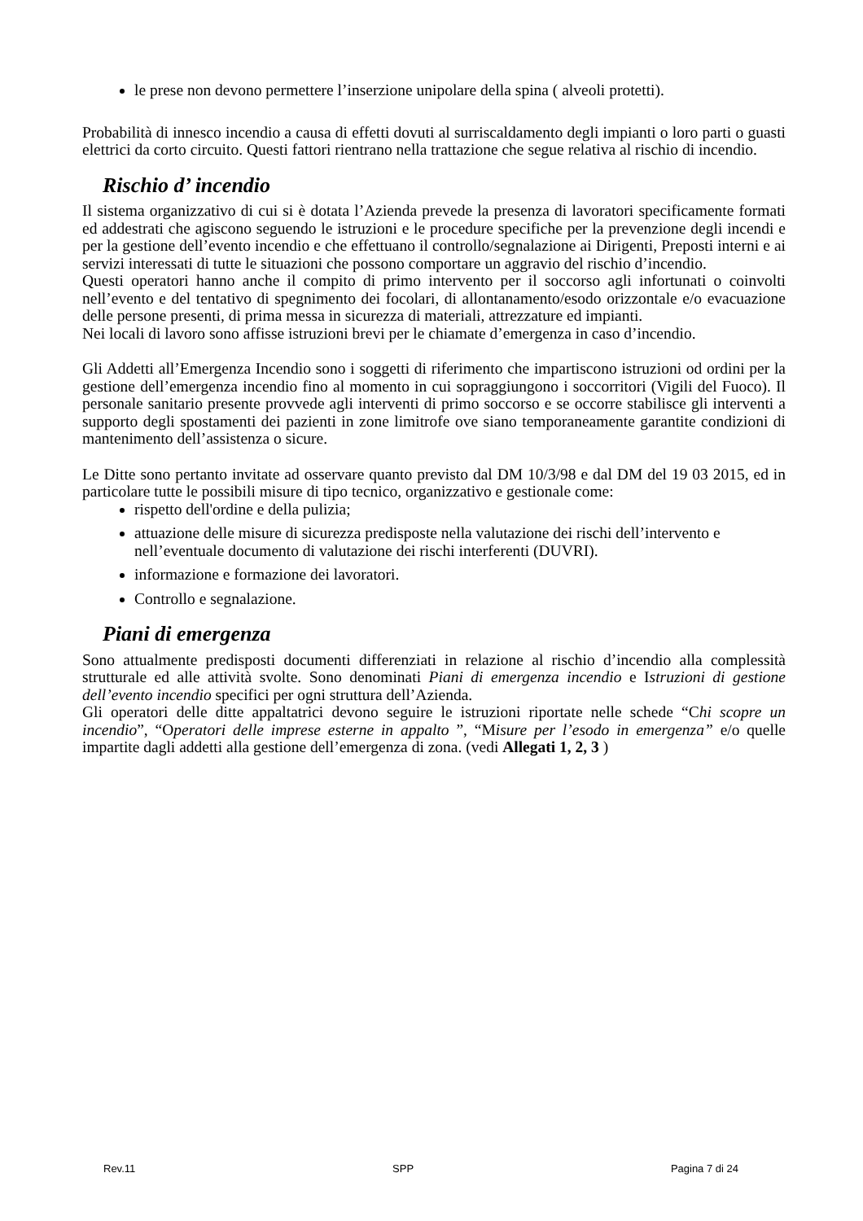le prese non devono permettere l’inserzione unipolare della spina ( alveoli protetti).
Probabilità di innesco incendio a causa di effetti dovuti al surriscaldamento degli impianti o loro parti o guasti elettrici da corto circuito. Questi fattori rientrano nella trattazione che segue relativa al rischio di incendio.
Rischio d’ incendio
Il sistema organizzativo di cui si è dotata l’Azienda prevede la presenza di lavoratori specificamente formati ed addestrati che agiscono seguendo le istruzioni e le procedure specifiche per la prevenzione degli incendi e per la gestione dell’evento incendio e che effettuano il controllo/segnalazione ai Dirigenti, Preposti interni e ai servizi interessati di tutte le situazioni che possono comportare un aggravio del rischio d’incendio.
Questi operatori hanno anche il compito di primo intervento per il soccorso agli infortunati o coinvolti nell’evento e del tentativo di spegnimento dei focolari, di allontanamento/esodo orizzontale e/o evacuazione delle persone presenti, di prima messa in sicurezza di materiali, attrezzature ed impianti.
Nei locali di lavoro sono affisse istruzioni brevi per le chiamate d’emergenza in caso d’incendio.
Gli Addetti all’Emergenza Incendio sono i soggetti di riferimento che impartiscono istruzioni od ordini per la gestione dell’emergenza incendio fino al momento in cui sopraggiungono i soccorritori (Vigili del Fuoco). Il personale sanitario presente provvede agli interventi di primo soccorso e se occorre stabilisce gli interventi a supporto degli spostamenti dei pazienti in zone limitrofe ove siano temporaneamente garantite condizioni di mantenimento dell’assistenza o sicure.
Le Ditte sono pertanto invitate ad osservare quanto previsto dal DM 10/3/98 e dal DM del 19 03 2015, ed in particolare tutte le possibili misure di tipo tecnico, organizzativo e gestionale come:
rispetto dell'ordine e della pulizia;
attuazione delle misure di sicurezza predisposte nella valutazione dei rischi dell’intervento e nell’eventuale documento di valutazione dei rischi interferenti (DUVRI).
informazione e formazione dei lavoratori.
Controllo e segnalazione.
Piani di emergenza
Sono attualmente predisposti documenti differenziati in relazione al rischio d’incendio alla complessità strutturale ed alle attività svolte. Sono denominati Piani di emergenza incendio e Istruzioni di gestione dell’evento incendio specifici per ogni struttura dell’Azienda.
Gli operatori delle ditte appaltatrici devono seguire le istruzioni riportate nelle schede “Chi scopre un incendio”, “Operatori delle imprese esterne in appalto ”, “Misure per l’esodo in emergenza” e/o quelle impartite dagli addetti alla gestione dell’emergenza di zona. (vedi Allegati 1, 2, 3 )
Rev.11 SPP Pagina 7 di 24